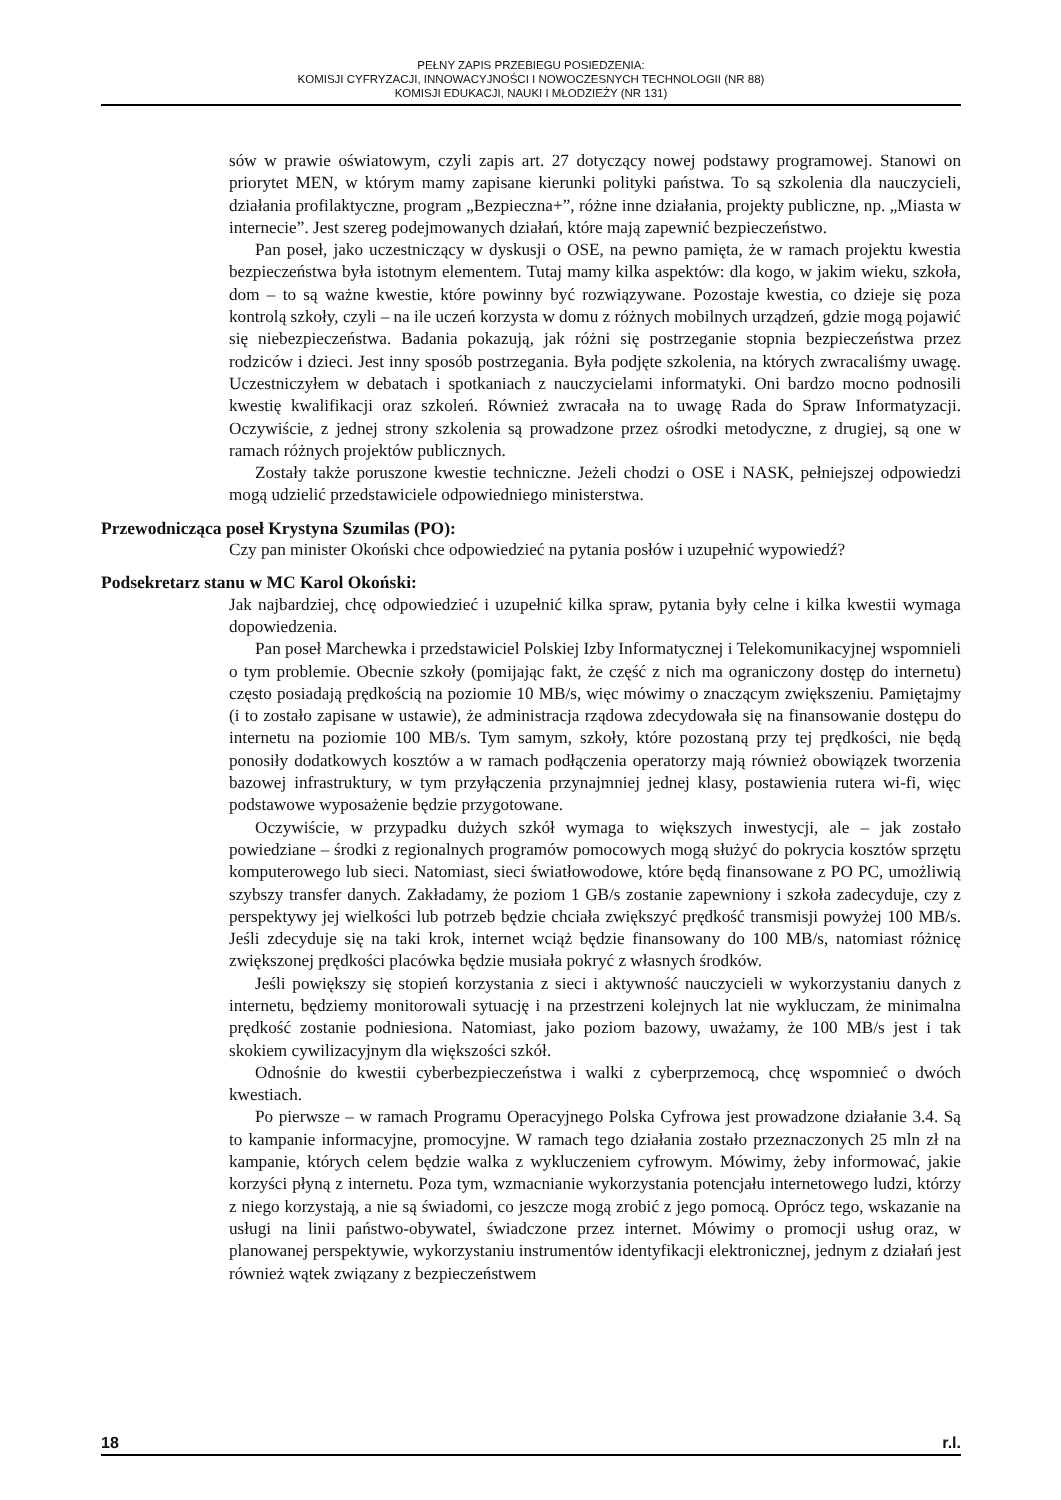PEŁNY ZAPIS PRZEBIEGU POSIEDZENIA:
KOMISJI CYFRYZACJI, INNOWACYJNOŚCI I NOWOCZESNYCH TECHNOLOGII (NR 88)
KOMISJI EDUKACJI, NAUKI I MŁODZIEŻY (NR 131)
sów w prawie oświatowym, czyli zapis art. 27 dotyczący nowej podstawy programowej. Stanowi on priorytet MEN, w którym mamy zapisane kierunki polityki państwa. To są szkolenia dla nauczycieli, działania profilaktyczne, program „Bezpieczna+”, różne inne działania, projekty publiczne, np. „Miasta w internecie”. Jest szereg podejmowanych działań, które mają zapewnić bezpieczeństwo.
Pan poseł, jako uczestniczący w dyskusji o OSE, na pewno pamięta, że w ramach projektu kwestia bezpieczeństwa była istotnym elementem. Tutaj mamy kilka aspektów: dla kogo, w jakim wieku, szkoła, dom – to są ważne kwestie, które powinny być rozwiązywane. Pozostaje kwestia, co dzieje się poza kontrolą szkoły, czyli – na ile uczeń korzysta w domu z różnych mobilnych urządzeń, gdzie mogą pojawić się niebezpieczeństwa. Badania pokazują, jak różni się postrzeganie stopnia bezpieczeństwa przez rodziców i dzieci. Jest inny sposób postrzegania. Była podjęte szkolenia, na których zwracaliśmy uwagę. Uczestniczyłem w debatach i spotkaniach z nauczycielami informatyki. Oni bardzo mocno podnosili kwestię kwalifikacji oraz szkoleń. Również zwracała na to uwagę Rada do Spraw Informatyzacji. Oczywiście, z jednej strony szkolenia są prowadzone przez ośrodki metodyczne, z drugiej, są one w ramach różnych projektów publicznych.
Zostały także poruszone kwestie techniczne. Jeżeli chodzi o OSE i NASK, pełniejszej odpowiedzi mogą udzielić przedstawiciele odpowiedniego ministerstwa.
Przewodnicząca poseł Krystyna Szumilas (PO):
Czy pan minister Okoński chce odpowiedzieć na pytania posłów i uzupełnić wypowiedź?
Podsekretarz stanu w MC Karol Okoński:
Jak najbardziej, chcę odpowiedzieć i uzupełnić kilka spraw, pytania były celne i kilka kwestii wymaga dopowiedzenia.
Pan poseł Marchewka i przedstawiciel Polskiej Izby Informatycznej i Telekomunikacyjnej wspomnieli o tym problemie. Obecnie szkoły (pomijając fakt, że część z nich ma ograniczony dostęp do internetu) często posiadają prędkością na poziomie 10 MB/s, więc mówimy o znaczącym zwiększeniu. Pamiętajmy (i to zostało zapisane w ustawie), że administracja rządowa zdecydowała się na finansowanie dostępu do internetu na poziomie 100 MB/s. Tym samym, szkoły, które pozostaną przy tej prędkości, nie będą ponosiły dodatkowych kosztów a w ramach podłączenia operatorzy mają również obowiązek tworzenia bazowej infrastruktury, w tym przyłączenia przynajmniej jednej klasy, postawienia rutera wi-fi, więc podstawowe wyposażenie będzie przygotowane.
Oczywiście, w przypadku dużych szkół wymaga to większych inwestycji, ale – jak zostało powiedziane – środki z regionalnych programów pomocowych mogą służyć do pokrycia kosztów sprzętu komputerowego lub sieci. Natomiast, sieci światłowodowe, które będą finansowane z PO PC, umożliwią szybszy transfer danych. Zakładamy, że poziom 1 GB/s zostanie zapewniony i szkoła zadecyduje, czy z perspektywy jej wielkości lub potrzeb będzie chciała zwiększyć prędkość transmisji powyżej 100 MB/s. Jeśli zdecyduje się na taki krok, internet wciąż będzie finansowany do 100 MB/s, natomiast różnicę zwiększonej prędkości placówka będzie musiała pokryć z własnych środków.
Jeśli powiększy się stopień korzystania z sieci i aktywność nauczycieli w wykorzystaniu danych z internetu, będziemy monitorowali sytuację i na przestrzeni kolejnych lat nie wykluczam, że minimalna prędkość zostanie podniesiona. Natomiast, jako poziom bazowy, uważamy, że 100 MB/s jest i tak skokiem cywilizacyjnym dla większości szkół.
Odnośnie do kwestii cyberbezpieczeństwa i walki z cyberprzemocą, chcę wspomnieć o dwóch kwestiach.
Po pierwsze – w ramach Programu Operacyjnego Polska Cyfrowa jest prowadzone działanie 3.4. Są to kampanie informacyjne, promocyjne. W ramach tego działania zostało przeznaczonych 25 mln zł na kampanie, których celem będzie walka z wykluczeniem cyfrowym. Mówimy, żeby informować, jakie korzyści płyną z internetu. Poza tym, wzmacnianie wykorzystania potencjału internetowego ludzi, którzy z niego korzystają, a nie są świadomi, co jeszcze mogą zrobić z jego pomocą. Oprócz tego, wskazanie na usługi na linii państwo-obywatel, świadczone przez internet. Mówimy o promocji usług oraz, w planowanej perspektywie, wykorzystaniu instrumentów identyfikacji elektronicznej, jednym z działań jest również wątek związany z bezpieczeństwem
18 r.l.